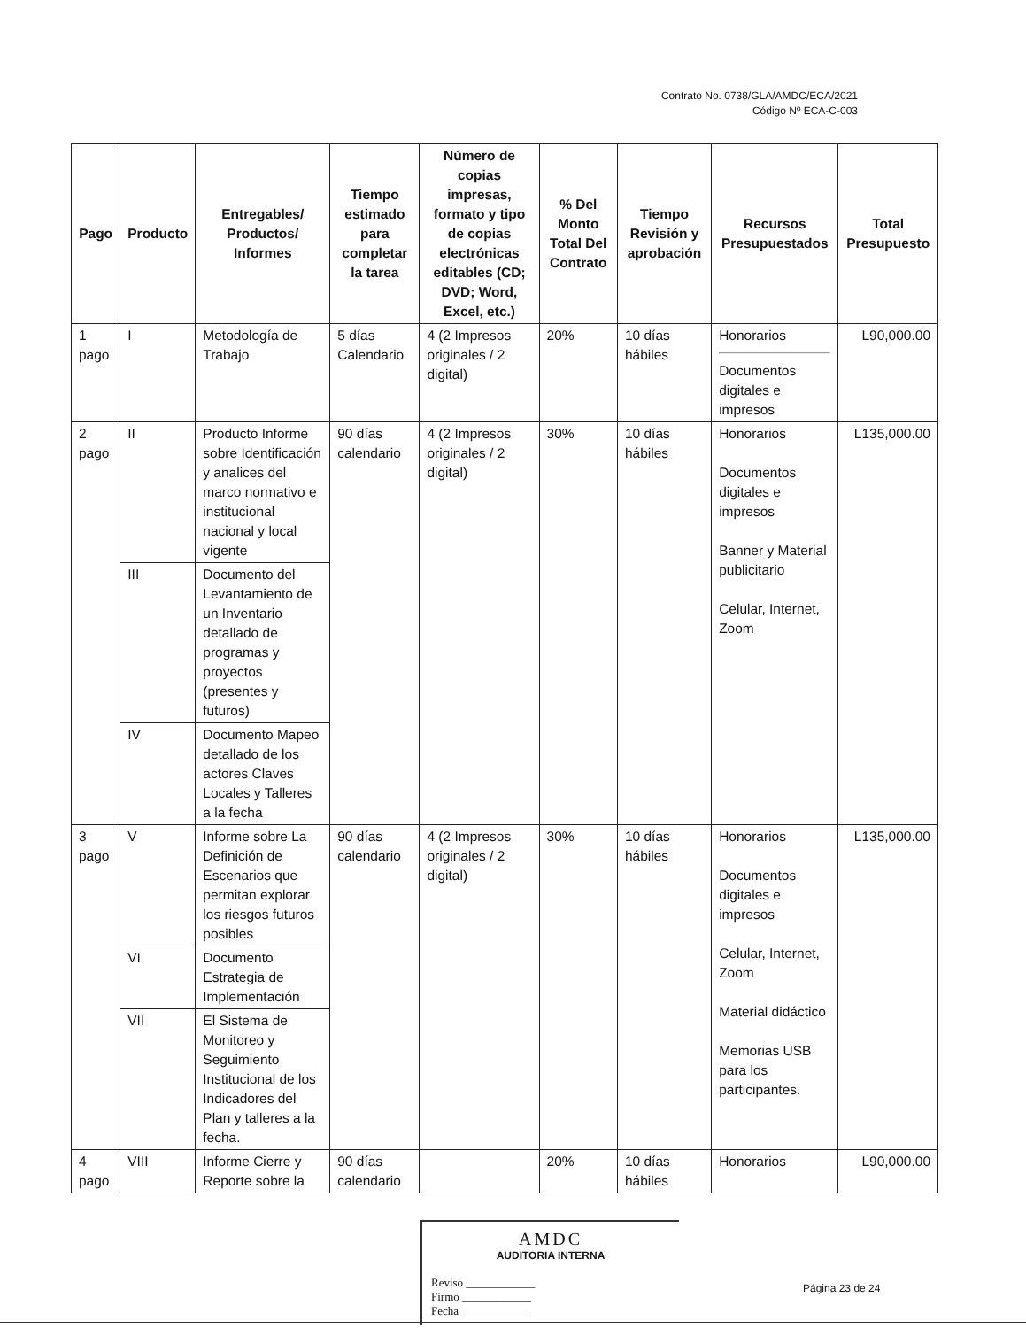Contrato No. 0738/GLA/AMDC/ECA/2021
Código Nº ECA-C-003
| Pago | Producto | Entregables/ Productos/ Informes | Tiempo estimado para completar la tarea | Número de copias impresas, formato y tipo de copias electrónicas editables (CD; DVD; Word, Excel, etc.) | % Del Monto Total Del Contrato | Tiempo Revisión y aprobación | Recursos Presupuestados | Total Presupuesto |
| --- | --- | --- | --- | --- | --- | --- | --- | --- |
| 1 pago | I | Metodología de Trabajo | 5 días Calendario | 4 (2 Impresos originales / 2 digital) | 20% | 10 días hábiles | Honorarios Documentos digitales e impresos | L90,000.00 |
| 2 pago | II | Producto Informe sobre Identificación y analices del marco normativo e institucional nacional y local vigente | 90 días calendario | 4 (2 Impresos originales / 2 digital) | 30% | 10 días hábiles | Honorarios Documentos digitales e impresos Banner y Material publicitario Celular, Internet, Zoom | L135,000.00 |
| | III | Documento del Levantamiento de un Inventario detallado de programas y proyectos (presentes y futuros) | | | | | | |
| | IV | Documento Mapeo detallado de los actores Claves Locales y Talleres a la fecha | | | | | | |
| 3 pago | V | Informe sobre La Definición de Escenarios que permitan explorar los riesgos futuros posibles | 90 días calendario | 4 (2 Impresos originales / 2 digital) | 30% | 10 días hábiles | Honorarios Documentos digitales e impresos Celular, Internet, Zoom Material didáctico Memorias USB para los participantes. | L135,000.00 |
| | VI | Documento Estrategia de Implementación | | | | | | |
| | VII | El Sistema de Monitoreo y Seguimiento Institucional de los Indicadores del Plan y talleres a la fecha. | | | | | | |
| 4 pago | VIII | Informe Cierre y Reporte sobre la | 90 días calendario | | 20% | 10 días hábiles | Honorarios | L90,000.00 |
AMDC
AUDITORIA INTERNA
Reviso ____________
Firmo ____________
Fecha ____________
Página 23 de 24